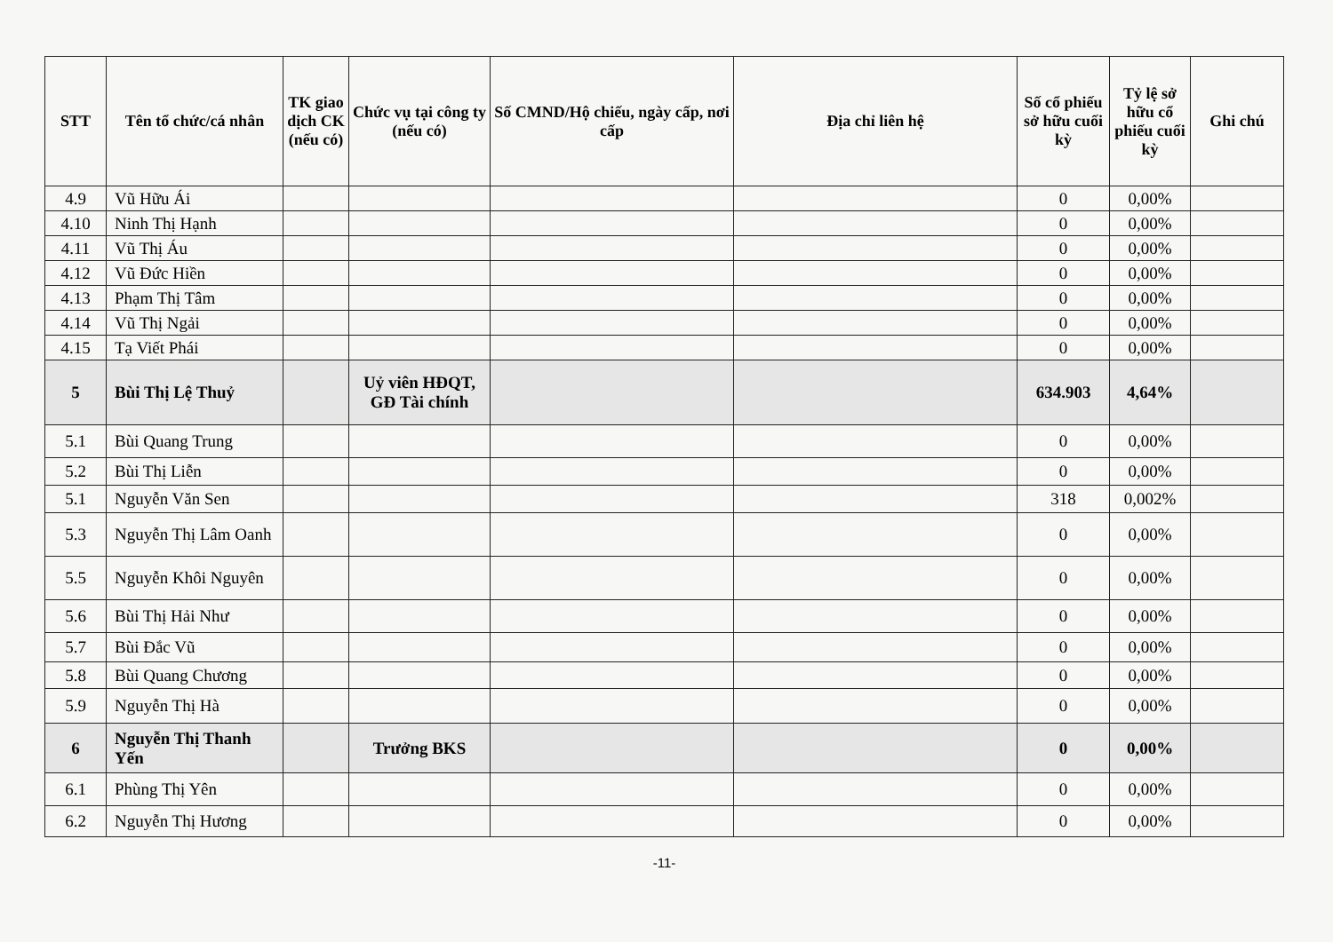| STT | Tên tổ chức/cá nhân | TK giao dịch CK (nếu có) | Chức vụ tại công ty (nếu có) | Số CMND/Hộ chiếu, ngày cấp, nơi cấp | Địa chỉ liên hệ | Số cổ phiếu sở hữu cuối kỳ | Tỷ lệ sở hữu cổ phiếu cuối kỳ | Ghi chú |
| --- | --- | --- | --- | --- | --- | --- | --- | --- |
| 4.9 | Vũ Hữu Ái | | | | | 0 | 0,00% | |
| 4.10 | Ninh Thị Hạnh | | | | | 0 | 0,00% | |
| 4.11 | Vũ Thị Áu | | | | | 0 | 0,00% | |
| 4.12 | Vũ Đức Hiền | | | | | 0 | 0,00% | |
| 4.13 | Phạm Thị Tâm | | | | | 0 | 0,00% | |
| 4.14 | Vũ Thị Ngải | | | | | 0 | 0,00% | |
| 4.15 | Tạ Viết Phái | | | | | 0 | 0,00% | |
| 5 | Bùi Thị Lệ Thuỷ | | Uỷ viên HĐQT, GĐ Tài chính | | | 634.903 | 4,64% | |
| 5.1 | Bùi Quang Trung | | | | | 0 | 0,00% | |
| 5.2 | Bùi Thị Liễn | | | | | 0 | 0,00% | |
| 5.1 | Nguyễn Văn Sen | | | | | 318 | 0,002% | |
| 5.3 | Nguyễn Thị Lâm Oanh | | | | | 0 | 0,00% | |
| 5.5 | Nguyễn Khôi Nguyên | | | | | 0 | 0,00% | |
| 5.6 | Bùi Thị Hải Như | | | | | 0 | 0,00% | |
| 5.7 | Bùi Đắc Vũ | | | | | 0 | 0,00% | |
| 5.8 | Bùi Quang Chương | | | | | 0 | 0,00% | |
| 5.9 | Nguyễn Thị Hà | | | | | 0 | 0,00% | |
| 6 | Nguyễn Thị Thanh Yến | | Trưởng BKS | | | 0 | 0,00% | |
| 6.1 | Phùng Thị Yên | | | | | 0 | 0,00% | |
| 6.2 | Nguyễn Thị Hương | | | | | 0 | 0,00% | |
-11-